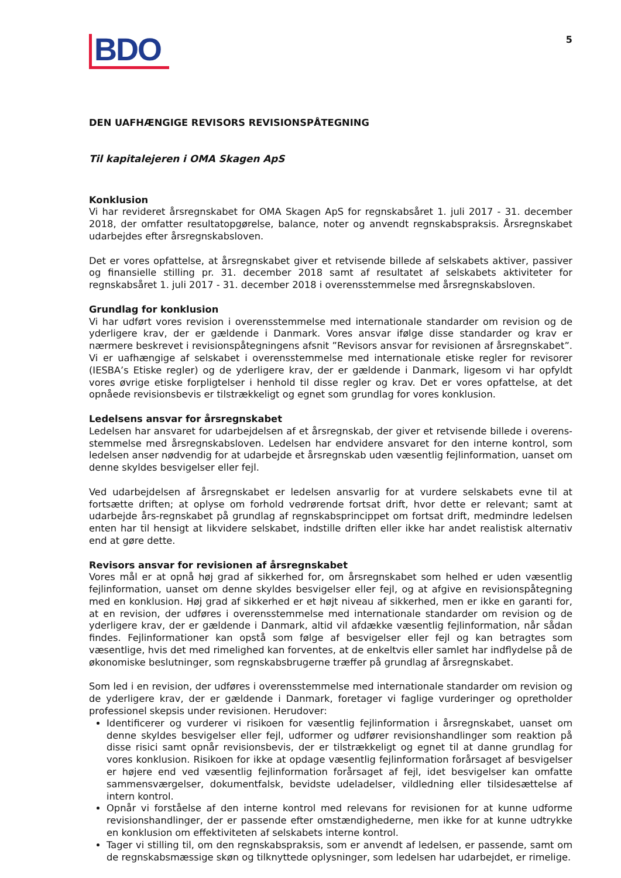BDO
5
DEN UAFHÆNGIGE REVISORS REVISIONSPÅTEGNING
Til kapitalejeren i OMA Skagen ApS
Konklusion
Vi har revideret årsregnskabet for OMA Skagen ApS for regnskabsåret 1. juli 2017 - 31. december 2018, der omfatter resultatopgørelse, balance, noter og anvendt regnskabspraksis. Årsregnskabet udarbejdes efter årsregnskabsloven.
Det er vores opfattelse, at årsregnskabet giver et retvisende billede af selskabets aktiver, passiver og finansielle stilling pr. 31. december 2018 samt af resultatet af selskabets aktiviteter for regnskabsåret 1. juli 2017 - 31. december 2018 i overensstemmelse med årsregnskabsloven.
Grundlag for konklusion
Vi har udført vores revision i overensstemmelse med internationale standarder om revision og de yderligere krav, der er gældende i Danmark. Vores ansvar ifølge disse standarder og krav er nærmere beskrevet i revisionspåtegningens afsnit ”Revisors ansvar for revisionen af årsregnskabet”. Vi er uafhængige af selskabet i overensstemmelse med internationale etiske regler for revisorer (IESBA’s Etiske regler) og de yderligere krav, der er gældende i Danmark, ligesom vi har opfyldt vores øvrige etiske forpligtelser i henhold til disse regler og krav. Det er vores opfattelse, at det opnåede revisionsbevis er tilstrækkeligt og egnet som grundlag for vores konklusion.
Ledelsens ansvar for årsregnskabet
Ledelsen har ansvaret for udarbejdelsen af et årsregnskab, der giver et retvisende billede i overens-stemmelse med årsregnskabsloven. Ledelsen har endvidere ansvaret for den interne kontrol, som ledelsen anser nødvendig for at udarbejde et årsregnskab uden væsentlig fejlinformation, uanset om denne skyldes besvigelser eller fejl.
Ved udarbejdelsen af årsregnskabet er ledelsen ansvarlig for at vurdere selskabets evne til at fortsætte driften; at oplyse om forhold vedrørende fortsat drift, hvor dette er relevant; samt at udarbejde års-regnskabet på grundlag af regnskabsprincippet om fortsat drift, medmindre ledelsen enten har til hensigt at likvidere selskabet, indstille driften eller ikke har andet realistisk alternativ end at gøre dette.
Revisors ansvar for revisionen af årsregnskabet
Vores mål er at opnå høj grad af sikkerhed for, om årsregnskabet som helhed er uden væsentlig fejlinformation, uanset om denne skyldes besvigelser eller fejl, og at afgive en revisionspåtegning med en konklusion. Høj grad af sikkerhed er et højt niveau af sikkerhed, men er ikke en garanti for, at en revision, der udføres i overensstemmelse med internationale standarder om revision og de yderligere krav, der er gældende i Danmark, altid vil afdække væsentlig fejlinformation, når sådan findes. Fejlinformationer kan opstå som følge af besvigelser eller fejl og kan betragtes som væsentlige, hvis det med rimelighed kan forventes, at de enkeltvis eller samlet har indflydelse på de økonomiske beslutninger, som regnskabsbrugerne træffer på grundlag af årsregnskabet.
Som led i en revision, der udføres i overensstemmelse med internationale standarder om revision og de yderligere krav, der er gældende i Danmark, foretager vi faglige vurderinger og opretholder professionel skepsis under revisionen. Herudover:
Identificerer og vurderer vi risikoen for væsentlig fejlinformation i årsregnskabet, uanset om denne skyldes besvigelser eller fejl, udformer og udfører revisionshandlinger som reaktion på disse risici samt opnår revisionsbevis, der er tilstrækkeligt og egnet til at danne grundlag for vores konklusion. Risikoen for ikke at opdage væsentlig fejlinformation forårsaget af besvigelser er højere end ved væsentlig fejlinformation forårsaget af fejl, idet besvigelser kan omfatte sammensværgelser, dokumentfalsk, bevidste udeladelser, vildledning eller tilsidesættelse af intern kontrol.
Opnår vi forståelse af den interne kontrol med relevans for revisionen for at kunne udforme revisionshandlinger, der er passende efter omstændighederne, men ikke for at kunne udtrykke en konklusion om effektiviteten af selskabets interne kontrol.
Tager vi stilling til, om den regnskabspraksis, som er anvendt af ledelsen, er passende, samt om de regnskabsmæssige skøn og tilknyttede oplysninger, som ledelsen har udarbejdet, er rimelige.